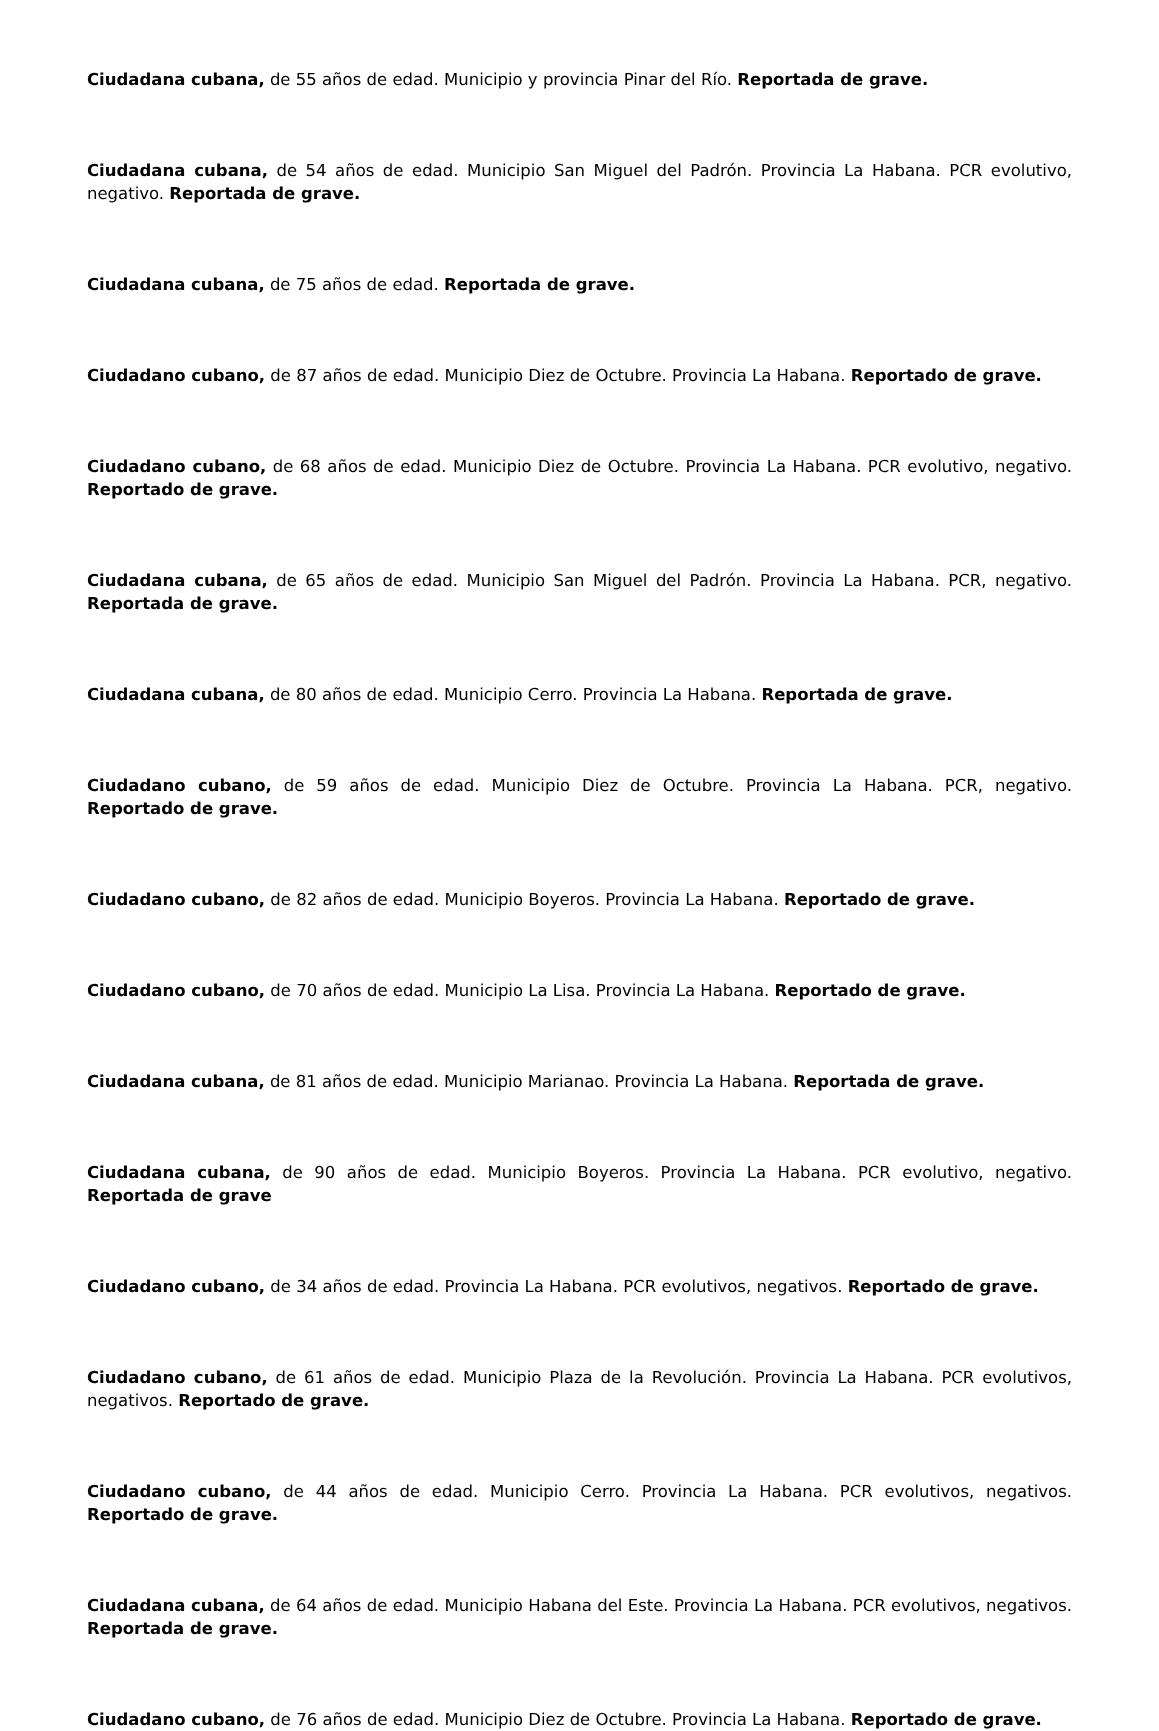Ciudadana cubana, de 55 años de edad. Municipio y provincia Pinar del Río. Reportada de grave.
Ciudadana cubana, de 54 años de edad. Municipio San Miguel del Padrón. Provincia La Habana. PCR evolutivo, negativo. Reportada de grave.
Ciudadana cubana, de 75 años de edad. Reportada de grave.
Ciudadano cubano, de 87 años de edad. Municipio Diez de Octubre. Provincia La Habana. Reportado de grave.
Ciudadano cubano, de 68 años de edad. Municipio Diez de Octubre. Provincia La Habana. PCR evolutivo, negativo. Reportado de grave.
Ciudadana cubana, de 65 años de edad. Municipio San Miguel del Padrón. Provincia La Habana. PCR, negativo. Reportada de grave.
Ciudadana cubana, de 80 años de edad. Municipio Cerro. Provincia La Habana. Reportada de grave.
Ciudadano cubano, de 59 años de edad. Municipio Diez de Octubre. Provincia La Habana. PCR, negativo. Reportado de grave.
Ciudadano cubano, de 82 años de edad. Municipio Boyeros. Provincia La Habana. Reportado de grave.
Ciudadano cubano, de 70 años de edad. Municipio La Lisa. Provincia La Habana. Reportado de grave.
Ciudadana cubana, de 81 años de edad. Municipio Marianao. Provincia La Habana. Reportada de grave.
Ciudadana cubana, de 90 años de edad. Municipio Boyeros. Provincia La Habana. PCR evolutivo, negativo. Reportada de grave
Ciudadano cubano, de 34 años de edad. Provincia La Habana. PCR evolutivos, negativos. Reportado de grave.
Ciudadano cubano, de 61 años de edad. Municipio Plaza de la Revolución. Provincia La Habana. PCR evolutivos, negativos. Reportado de grave.
Ciudadano cubano, de 44 años de edad. Municipio Cerro. Provincia La Habana. PCR evolutivos, negativos. Reportado de grave.
Ciudadana cubana, de 64 años de edad. Municipio Habana del Este. Provincia La Habana. PCR evolutivos, negativos. Reportada de grave.
Ciudadano cubano, de 76 años de edad. Municipio Diez de Octubre. Provincia La Habana. Reportado de grave.